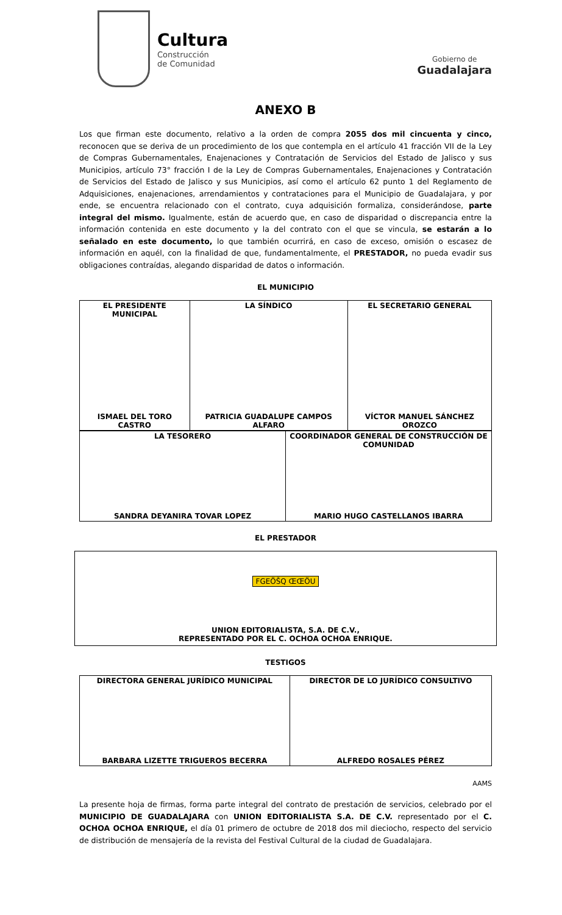Cultura
Construcción
de Comunidad
Gobierno de
Guadalajara
ANEXO B
Los que firman este documento, relativo a la orden de compra 2055 dos mil cincuenta y cinco, reconocen que se deriva de un procedimiento de los que contempla en el artículo 41 fracción VII de la Ley de Compras Gubernamentales, Enajenaciones y Contratación de Servicios del Estado de Jalisco y sus Municipios, artículo 73° fracción I de la Ley de Compras Gubernamentales, Enajenaciones y Contratación de Servicios del Estado de Jalisco y sus Municipios, así como el artículo 62 punto 1 del Reglamento de Adquisiciones, enajenaciones, arrendamientos y contrataciones para el Municipio de Guadalajara, y por ende, se encuentra relacionado con el contrato, cuya adquisición formaliza, considerándose, parte integral del mismo. Igualmente, están de acuerdo que, en caso de disparidad o discrepancia entre la información contenida en este documento y la del contrato con el que se vincula, se estarán a lo señalado en este documento, lo que también ocurrirá, en caso de exceso, omisión o escasez de información en aquél, con la finalidad de que, fundamentalmente, el PRESTADOR, no pueda evadir sus obligaciones contraídas, alegando disparidad de datos o información.
EL MUNICIPIO
| EL PRESIDENTE MUNICIPAL ISMAEL DEL TORO CASTRO | LA SÍNDICO PATRICIA GUADALUPE CAMPOS ALFARO | EL SECRETARIO GENERAL VÍCTOR MANUEL SÁNCHEZ OROZCO |
| LA TESORERO SANDRA DEYANIRA TOVAR LOPEZ | COORDINADOR GENERAL DE CONSTRUCCIÓN DE COMUNIDAD MARIO HUGO CASTELLANOS IBARRA |
EL PRESTADOR
FGEÖŠQ ŒŒÖU
UNION EDITORIALISTA, S.A. DE C.V.,
REPRESENTADO POR EL C. OCHOA OCHOA ENRIQUE.
TESTIGOS
| DIRECTORA GENERAL JURÍDICO MUNICIPAL BARBARA LIZETTE TRIGUEROS BECERRA | DIRECTOR DE LO JURÍDICO CONSULTIVO ALFREDO ROSALES PÉREZ |
AAMS
La presente hoja de firmas, forma parte integral del contrato de prestación de servicios, celebrado por el MUNICIPIO DE GUADALAJARA con UNION EDITORIALISTA S.A. DE C.V. representado por el C. OCHOA OCHOA ENRIQUE, el día 01 primero de octubre de 2018 dos mil dieciocho, respecto del servicio de distribución de mensajería de la revista del Festival Cultural de la ciudad de Guadalajara.